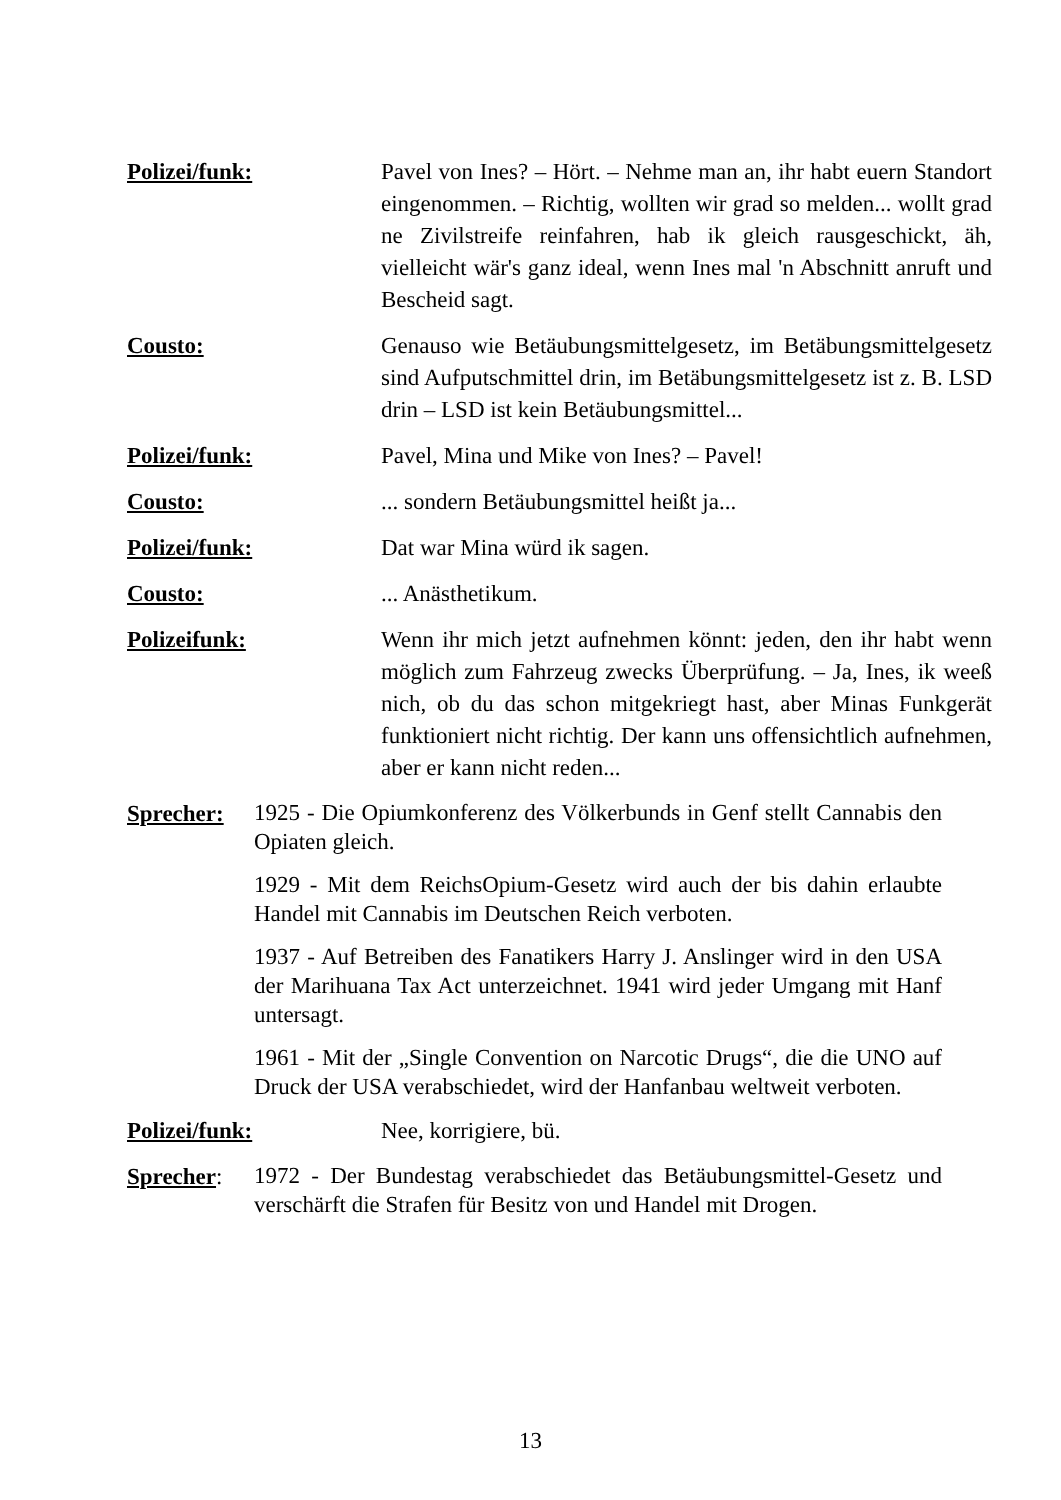Polizei/funk: Pavel von Ines? – Hört. – Nehme man an, ihr habt euern Standort eingenommen. – Richtig, wollten wir grad so melden... wollt grad ne Zivilstreife reinfahren, hab ik gleich rausgeschickt, äh, vielleicht wär's ganz ideal, wenn Ines mal 'n Abschnitt anruft und Bescheid sagt.
Cousto: Genauso wie Betäubungsmittelgesetz, im Betäbungsmittelgesetz sind Aufputschmittel drin, im Betäbungsmittelgesetz ist z. B. LSD drin – LSD ist kein Betäubungsmittel...
Polizei/funk: Pavel, Mina und Mike von Ines? – Pavel!
Cousto: ... sondern Betäubungsmittel heißt ja...
Polizei/funk: Dat war Mina würd ik sagen.
Cousto: ... Anästhetikum.
Polizeifunk: Wenn ihr mich jetzt aufnehmen könnt: jeden, den ihr habt wenn möglich zum Fahrzeug zwecks Überprüfung. – Ja, Ines, ik weeß nich, ob du das schon mitgekriegt hast, aber Minas Funkgerät funktioniert nicht richtig. Der kann uns offensichtlich aufnehmen, aber er kann nicht reden...
Sprecher:
1925 - Die Opiumkonferenz des Völkerbunds in Genf stellt Cannabis den Opiaten gleich.
1929 - Mit dem ReichsOpium-Gesetz wird auch der bis dahin erlaubte Handel mit Cannabis im Deutschen Reich verboten.
1937 - Auf Betreiben des Fanatikers Harry J. Anslinger wird in den USA der Marihuana Tax Act unterzeichnet. 1941 wird jeder Umgang mit Hanf untersagt.
1961 - Mit der „Single Convention on Narcotic Drugs“, die die UNO auf Druck der USA verabschiedet, wird der Hanfanbau weltweit verboten.
Polizei/funk: Nee, korrigiere, bü.
Sprecher:
1972 - Der Bundestag verabschiedet das Betäubungsmittel-Gesetz und verschärft die Strafen für Besitz von und Handel mit Drogen.
13